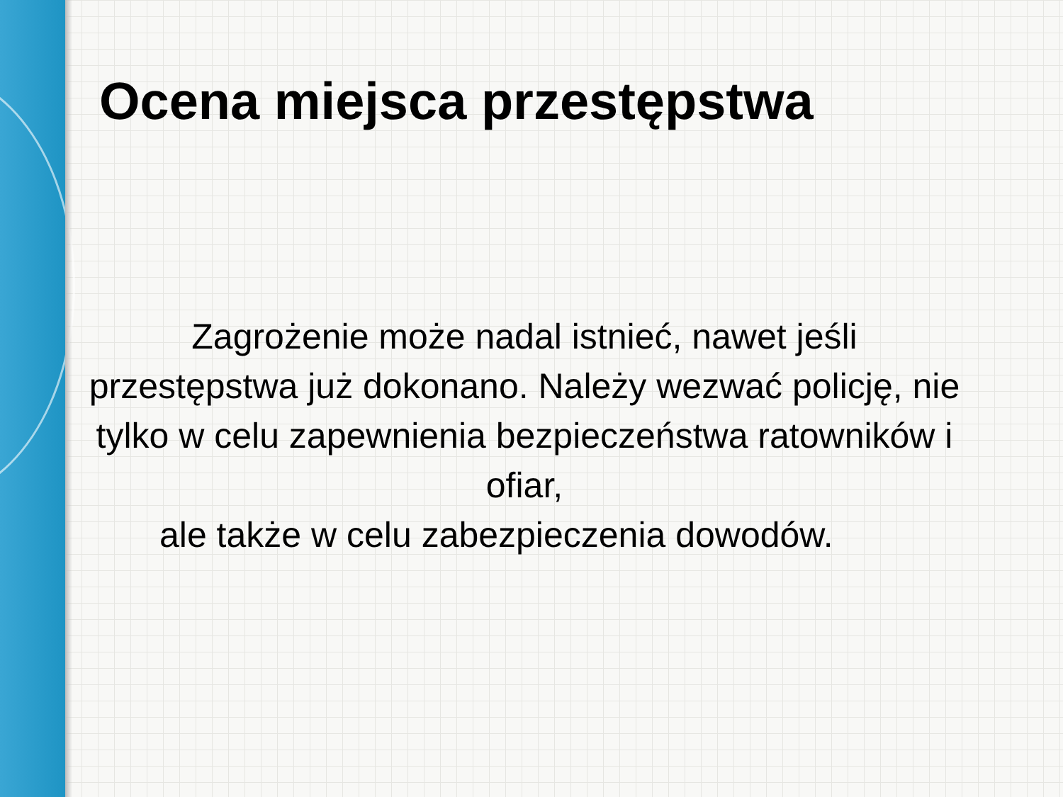Ocena miejsca przestępstwa
Zagrożenie może nadal istnieć, nawet jeśli przestępstwa już dokonano. Należy wezwać policję, nie tylko w celu zapewnienia bezpieczeństwa ratowników i ofiar,
ale także w celu zabezpieczenia dowodów.